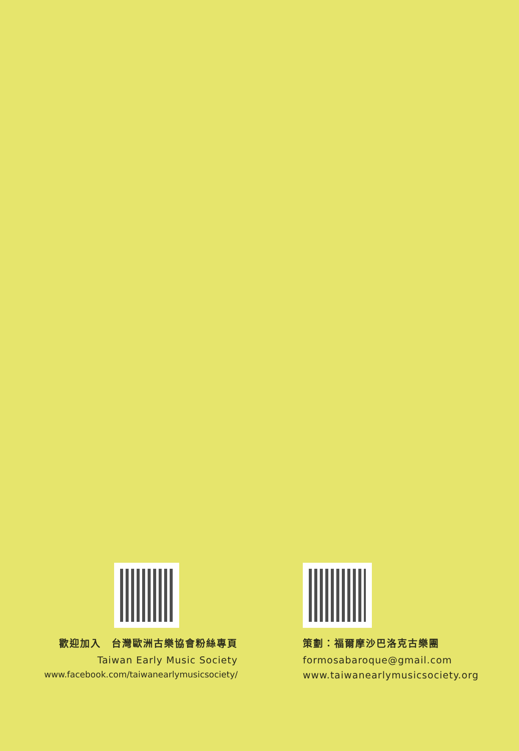歡迎加入　台灣歐洲古樂協會粉絲專頁
Taiwan Early Music Society
www.facebook.com/taiwanearlymusicsociety/
策劃：福爾摩沙巴洛克古樂團
formosabaroque@gmail.com
www.taiwanearlymusicsociety.org